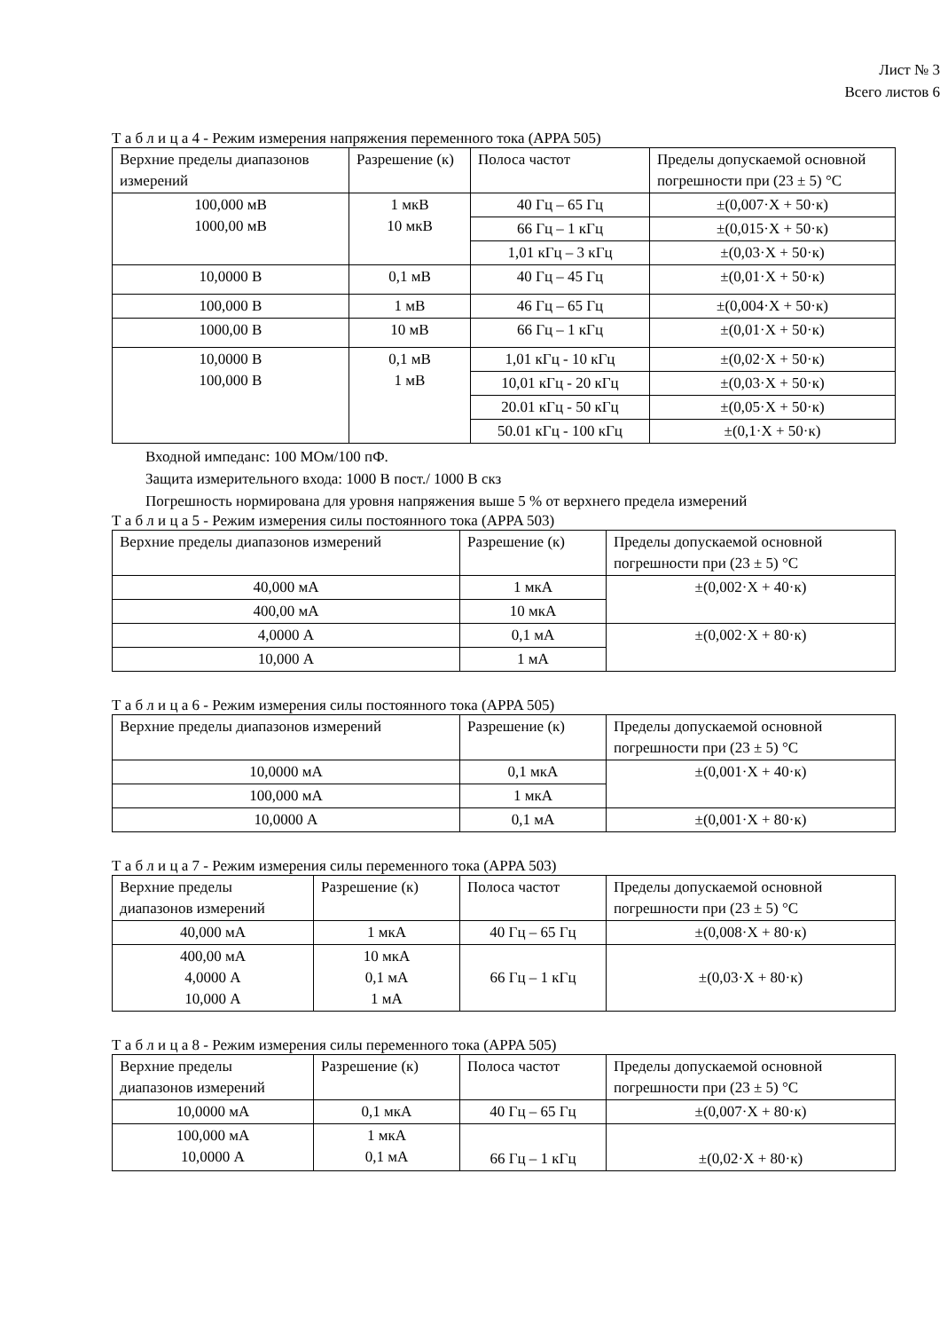Лист № 3
Всего листов 6
Т а б л и ц а 4 - Режим измерения напряжения переменного тока (APPA 505)
| Верхние пределы диапазонов измерений | Разрешение (к) | Полоса частот | Пределы допускаемой основной погрешности при (23 ± 5) °C |
| --- | --- | --- | --- |
| 100,000 мВ 1000,00 мВ | 1 мкВ 10 мкВ | 40 Гц – 65 Гц | ±(0,007·X + 50·к) |
| | | 66 Гц – 1 кГц | ±(0,015·X + 50·к) |
| | | 1,01 кГц – 3 кГц | ±(0,03·X + 50·к) |
| 10,0000 В | 0,1 мВ | 40 Гц – 45 Гц | ±(0,01·X + 50·к) |
| 100,000 В | 1 мВ | 46 Гц – 65 Гц | ±(0,004·X + 50·к) |
| 1000,00 В | 10 мВ | 66 Гц – 1 кГц | ±(0,01·X + 50·к) |
| 10,0000 В 100,000 В | 0,1 мВ 1 мВ | 1,01 кГц - 10 кГц | ±(0,02·X + 50·к) |
| | | 10,01 кГц - 20 кГц | ±(0,03·X + 50·к) |
| | | 20.01 кГц - 50 кГц | ±(0,05·X + 50·к) |
| | | 50.01 кГц - 100 кГц | ±(0,1·X + 50·к) |
Входной импеданс: 100 МОм/100 пФ.
Защита измерительного входа: 1000 В пост./ 1000 В скз
Погрешность нормирована для уровня напряжения выше 5 % от верхнего предела измерений
Т а б л и ц а 5 - Режим измерения силы постоянного тока (APPA 503)
| Верхние пределы диапазонов измерений | Разрешение (к) | Пределы допускаемой основной погрешности при (23 ± 5) °C |
| --- | --- | --- |
| 40,000 мА | 1 мкА | ±(0,002·X + 40·к) |
| 400,00 мА | 10 мкА | |
| 4,0000 А | 0,1 мА | ±(0,002·X + 80·к) |
| 10,000 А | 1 мА | |
Т а б л и ц а 6 - Режим измерения силы постоянного тока (APPA 505)
| Верхние пределы диапазонов измерений | Разрешение (к) | Пределы допускаемой основной погрешности при (23 ± 5) °C |
| --- | --- | --- |
| 10,0000 мА | 0,1 мкА | ±(0,001·X + 40·к) |
| 100,000 мА | 1 мкА | |
| 10,0000 А | 0,1 мА | ±(0,001·X + 80·к) |
Т а б л и ц а 7 - Режим измерения силы переменного тока (APPA 503)
| Верхние пределы диапазонов измерений | Разрешение (к) | Полоса частот | Пределы допускаемой основной погрешности при (23 ± 5) °C |
| --- | --- | --- | --- |
| 40,000 мА | 1 мкА | 40 Гц – 65 Гц | ±(0,008·X + 80·к) |
| 400,00 мА 4,0000 А 10,000 А | 10 мкА 0,1 мА 1 мА | 66 Гц – 1 кГц | ±(0,03·X + 80·к) |
Т а б л и ц а 8 - Режим измерения силы переменного тока (APPA 505)
| Верхние пределы диапазонов измерений | Разрешение (к) | Полоса частот | Пределы допускаемой основной погрешности при (23 ± 5) °C |
| --- | --- | --- | --- |
| 10,0000 мА | 0,1 мкА | 40 Гц – 65 Гц | ±(0,007·X + 80·к) |
| 100,000 мА 10,0000 А | 1 мкА 0,1 мА | 66 Гц – 1 кГц | ±(0,02·X + 80·к) |